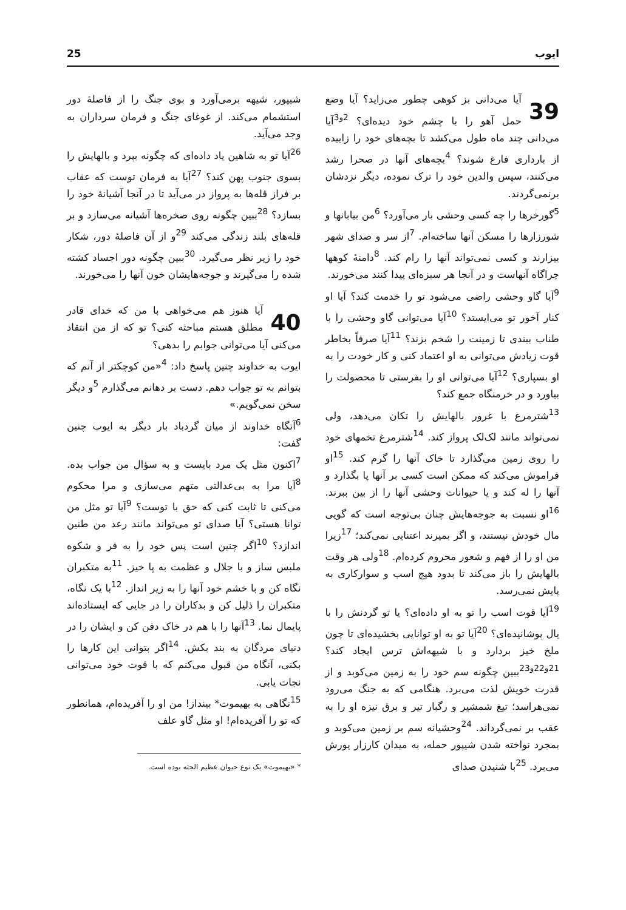25 ایوب
39 آیا می‌دانی بز کوهی چطور می‌زاید؟ آیا وضع حمل آهو را با چشم خود دیده‌ای؟ <sup>2و3</sup>آیا می‌دانی چند ماه طول می‌کشد تا بچه‌های خود را زاییده از بارداری فارغ شوند؟ <sup>4</sup>بچه‌های آنها در صحرا رشد می‌کنند، سپس والدین خود را ترک نموده، دیگر نزدشان برنمی‌گردند.
<sup>5</sup> گورخرها را چه کسی وحشی بار می‌آورد؟ <sup>6</sup>من بیابانها و شورزارها را مسکن آنها ساخته‌ام. <sup>7</sup>از سر و صدای شهر بیزارند و کسی نمی‌تواند آنها را رام کند. <sup>8</sup>دامنهٔ کوهها چراگاه آنهاست و در آنجا هر سبزه‌ای پیدا کنند می‌خورند.
<sup>9</sup> آیا گاو وحشی راضی می‌شود تو را خدمت کند؟ آیا او کنار آخور تو می‌ایستد؟ <sup>10</sup>آیا می‌توانی گاو وحشی را با طناب ببندی تا زمینت را شخم بزند؟ <sup>11</sup>آیا صرفاً بخاطر قوت زیادش می‌توانی به او اعتماد کنی و کار خودت را به او بسپاری؟ <sup>12</sup>آیا می‌توانی او را بفرستی تا محصولت را بیاورد و در خرمنگاه جمع کند؟
<sup>13</sup> شترمرغ با غرور بالهایش را تکان می‌دهد، ولی نمی‌تواند مانند لک‌لک پرواز کند. <sup>14</sup>شترمرغ تخمهای خود را روی زمین می‌گذارد تا خاک آنها را گرم کند. <sup>15</sup>او فراموش می‌کند که ممکن است کسی بر آنها پا بگذارد و آنها را له کند و یا حیوانات وحشی آنها را از بین ببرند. <sup>16</sup>او نسبت به جوجه‌هایش چنان بی‌توجه است که گویی مال خودش نیستند، و اگر بمیرند اعتنایی نمی‌کند؛ <sup>17</sup>زیرا من او را از فهم و شعور محروم کرده‌ام. <sup>18</sup>ولی هر وقت بالهایش را باز می‌کند تا بدود هیچ اسب و سوارکاری به پایش نمی‌رسد.
<sup>19</sup> آیا قوت اسب را تو به او داده‌ای؟ یا تو گردنش را با یال پوشانیده‌ای؟ <sup>20</sup>آیا تو به او توانایی بخشیده‌ای تا چون ملخ خیز بردارد و با شیهه‌اش ترس ایجاد کند؟ <sup>21و22و23</sup>ببین چگونه سم خود را به زمین می‌کوبد و از قدرت خویش لذت می‌برد. هنگامی که به جنگ می‌رود نمی‌هراسد؛ تیغ شمشیر و رگبار تیر و برق نیزه او را به عقب بر نمی‌گرداند. <sup>24</sup>وحشیانه سم بر زمین می‌کوبد و بمجرد نواخته شدن شیپور حمله، به میدان کارزار یورش می‌برد. <sup>25</sup>با شنیدن صدای
شیپور، شیهه برمی‌آورد و بوی جنگ را از فاصلهٔ دور استشمام می‌کند. از غوغای جنگ و فرمان سرداران به وجد می‌آید.
<sup>26</sup> آیا تو به شاهین یاد داده‌ای که چگونه بپرد و بالهایش را بسوی جنوب پهن کند؟ <sup>27</sup>آیا به فرمان توست که عقاب بر فراز قله‌ها به پرواز در می‌آید تا در آنجا آشیانهٔ خود را بسازد؟ <sup>28</sup>ببین چگونه روی صخره‌ها آشیانه می‌سازد و بر قله‌های بلند زندگی می‌کند <sup>29</sup>و از آن فاصلهٔ دور، شکار خود را زیر نظر می‌گیرد. <sup>30</sup>ببین چگونه دور اجساد کشته شده را می‌گیرند و جوجه‌هایشان خون آنها را می‌خورند.
40 آیا هنوز هم می‌خواهی با من که خدای قادر مطلق هستم مباحثه کنی؟ تو که از من انتقاد می‌کنی آیا می‌توانی جوابم را بدهی؟
ایوب به خداوند چنین پاسخ داد: <sup>4</sup>«من کوچکتر از آنم که بتوانم به تو جواب دهم. دست بر دهانم می‌گذارم <sup>5</sup>و دیگر سخن نمی‌گویم.»
<sup>6</sup> آنگاه خداوند از میان گردباد بار دیگر به ایوب چنین گفت:
<sup>7</sup> اکنون مثل یک مرد بایست و به سؤال من جواب بده. <sup>8</sup>آیا مرا به بی‌عدالتی متهم می‌سازی و مرا محکوم می‌کنی تا ثابت کنی که حق با توست؟ <sup>9</sup>آیا تو مثل من توانا هستی؟ آیا صدای تو می‌تواند مانند رعد من طنین اندازد؟ <sup>10</sup>اگر چنین است پس خود را به فر و شکوه ملبس ساز و با جلال و عظمت به پا خیز. <sup>11</sup>به متکبران نگاه کن و با خشم خود آنها را به زیر انداز. <sup>12</sup>با یک نگاه، متکبران را ذلیل کن و بدکاران را در جایی که ایستاده‌اند پایمال نما. <sup>13</sup>آنها را با هم در خاک دفن کن و ایشان را در دنیای مردگان به بند بکش. <sup>14</sup>اگر بتوانی این کارها را بکنی، آنگاه من قبول می‌کنم که با قوت خود می‌توانی نجات یابی.
<sup>15</sup> نگاهی به بهیموت* بینداز! من او را آفریده‌ام، همانطور که تو را آفریده‌ام! او مثل گاو علف
* «بهیموت» یک نوع حیوان عظیم الجثه بوده است.